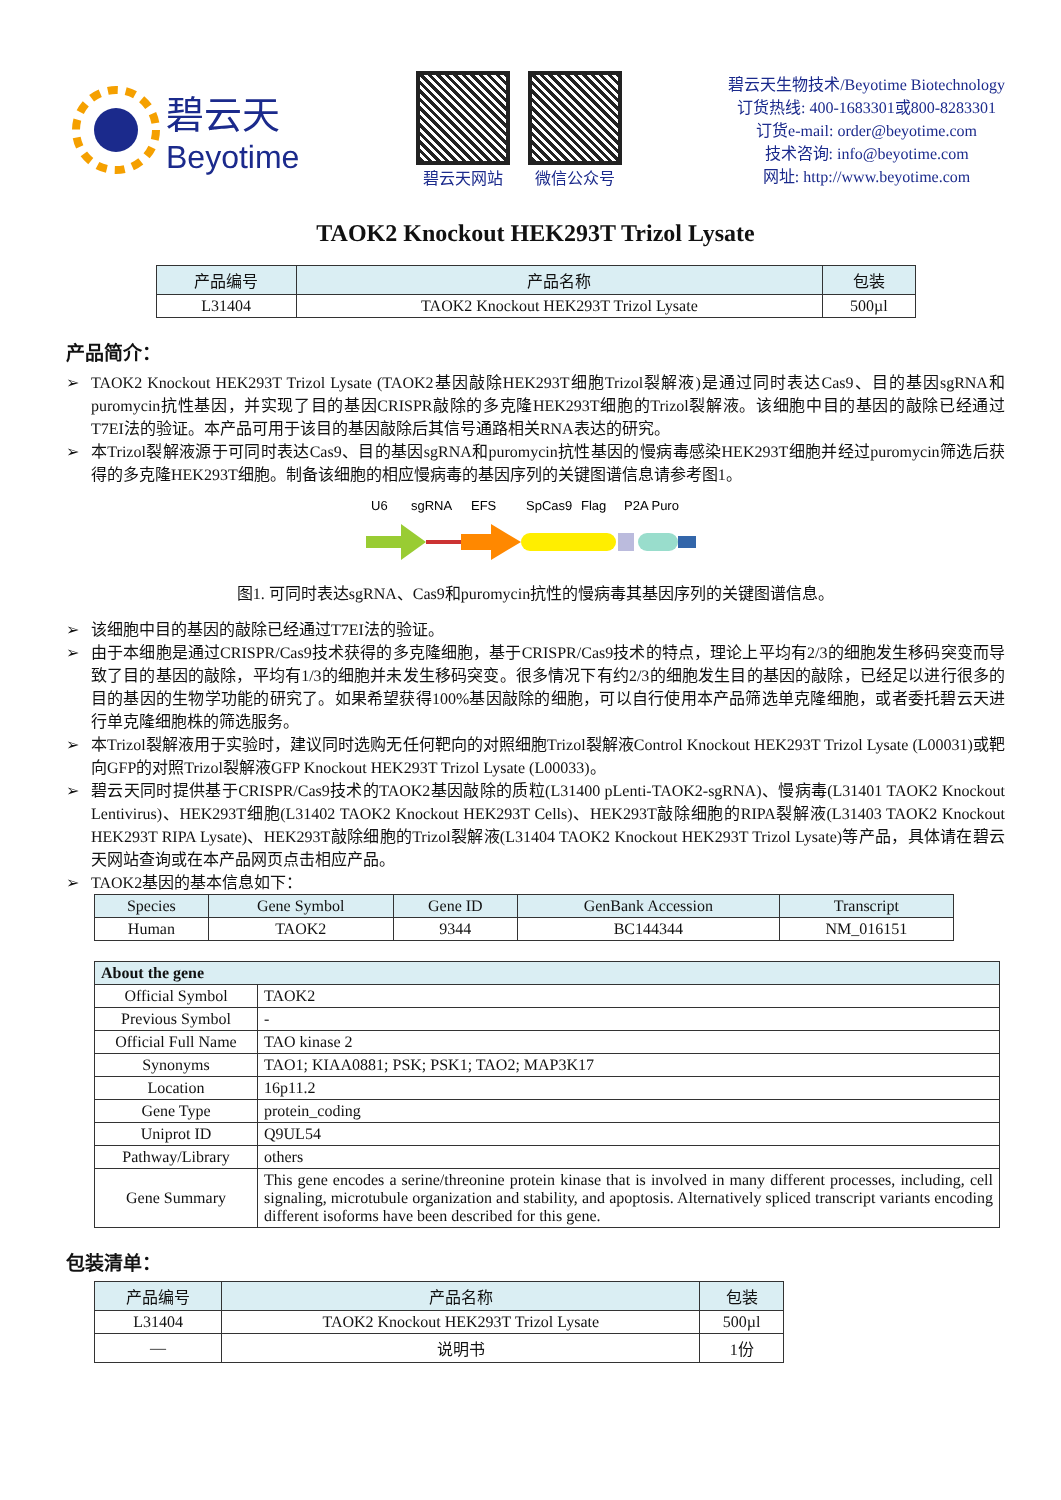碧云天
Beyotime
碧云天网站 微信公众号
碧云天生物技术/Beyotime Biotechnology
订货热线: 400-1683301或800-8283301
订货e-mail: order@beyotime.com
技术咨询: info@beyotime.com
网址: http://www.beyotime.com
TAOK2 Knockout HEK293T Trizol Lysate
| 产品编号 | 产品名称 | 包装 |
| --- | --- | --- |
| L31404 | TAOK2 Knockout HEK293T Trizol Lysate | 500µl |
产品简介：
➢ TAOK2 Knockout HEK293T Trizol Lysate (TAOK2基因敲除HEK293T细胞Trizol裂解液)是通过同时表达Cas9、目的基因sgRNA和puromycin抗性基因，并实现了目的基因CRISPR敲除的多克隆HEK293T细胞的Trizol裂解液。该细胞中目的基因的敲除已经通过T7EI法的验证。本产品可用于该目的基因敲除后其信号通路相关RNA表达的研究。
➢ 本Trizol裂解液源于可同时表达Cas9、目的基因sgRNA和puromycin抗性基因的慢病毒感染HEK293T细胞并经过puromycin筛选后获得的多克隆HEK293T细胞。制备该细胞的相应慢病毒的基因序列的关键图谱信息请参考图1。
U6
sgRNA
EFS
SpCas9
Flag
P2A Puro
图1. 可同时表达sgRNA、Cas9和puromycin抗性的慢病毒其基因序列的关键图谱信息。
➢ 该细胞中目的基因的敲除已经通过T7EI法的验证。
➢ 由于本细胞是通过CRISPR/Cas9技术获得的多克隆细胞，基于CRISPR/Cas9技术的特点，理论上平均有2/3的细胞发生移码突变而导致了目的基因的敲除，平均有1/3的细胞并未发生移码突变。很多情况下有约2/3的细胞发生目的基因的敲除，已经足以进行很多的目的基因的生物学功能的研究了。如果希望获得100%基因敲除的细胞，可以自行使用本产品筛选单克隆细胞，或者委托碧云天进行单克隆细胞株的筛选服务。
➢ 本Trizol裂解液用于实验时，建议同时选购无任何靶向的对照细胞Trizol裂解液Control Knockout HEK293T Trizol Lysate (L00031)或靶向GFP的对照Trizol裂解液GFP Knockout HEK293T Trizol Lysate (L00033)。
➢ 碧云天同时提供基于CRISPR/Cas9技术的TAOK2基因敲除的质粒(L31400 pLenti-TAOK2-sgRNA)、慢病毒(L31401 TAOK2 Knockout Lentivirus)、HEK293T细胞(L31402 TAOK2 Knockout HEK293T Cells)、HEK293T敲除细胞的RIPA裂解液(L31403 TAOK2 Knockout HEK293T RIPA Lysate)、HEK293T敲除细胞的Trizol裂解液(L31404 TAOK2 Knockout HEK293T Trizol Lysate)等产品，具体请在碧云天网站查询或在本产品网页点击相应产品。
➢ TAOK2基因的基本信息如下：
| Species | Gene Symbol | Gene ID | GenBank Accession | Transcript |
| --- | --- | --- | --- | --- |
| Human | TAOK2 | 9344 | BC144344 | NM_016151 |
| About the gene | |
| --- | --- |
| Official Symbol | TAOK2 |
| Previous Symbol | - |
| Official Full Name | TAO kinase 2 |
| Synonyms | TAO1; KIAA0881; PSK; PSK1; TAO2; MAP3K17 |
| Location | 16p11.2 |
| Gene Type | protein_coding |
| Uniprot ID | Q9UL54 |
| Pathway/Library | others |
| Gene Summary | This gene encodes a serine/threonine protein kinase that is involved in many different processes, including, cell signaling, microtubule organization and stability, and apoptosis. Alternatively spliced transcript variants encoding different isoforms have been described for this gene. |
包装清单：
| 产品编号 | 产品名称 | 包装 |
| --- | --- | --- |
| L31404 | TAOK2 Knockout HEK293T Trizol Lysate | 500µl |
| — | 说明书 | 1份 |